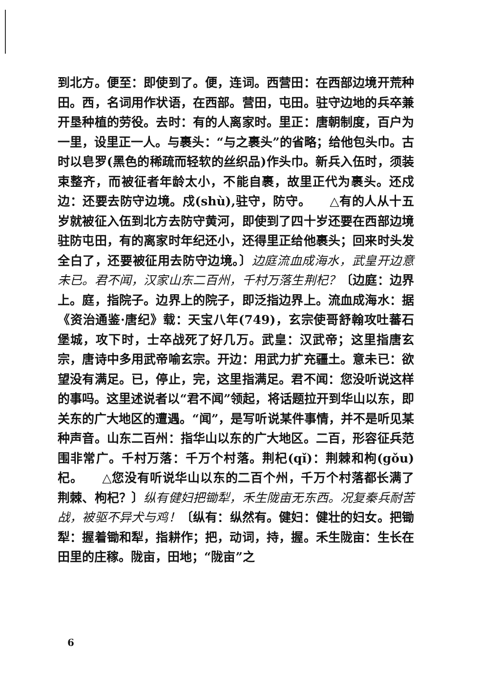到北方。便至：即使到了。便，连词。西营田：在西部边境开荒种田。西，名词用作状语，在西部。营田，屯田。驻守边地的兵卒兼开垦种植的劳役。去时：有的人离家时。里正：唐朝制度，百户为一里，设里正一人。与裹头：“与之裹头”的省略；给他包头巾。古时以皂罗(黑色的稀疏而轻软的丝织品)作头巾。新兵入伍时，须装束整齐，而被征者年龄太小，不能自裹，故里正代为裹头。还戍边：还要去防守边境。戍(shù),驻守，防守。　　△有的人从十五岁就被征入伍到北方去防守黄河，即使到了四十岁还要在西部边境驻防屯田，有的离家时年纪还小，还得里正给他裹头；回来时头发全白了，还要被征用去防守边境。〕边庭流血成海水，武皇开边意未已。君不闻，汉家山东二百州，千村万落生荆杞？〔边庭：边界上。庭，指院子。边界上的院子，即泛指边界上。流血成海水：据《资治通鉴·唐纪》载：天宝八年(749)，玄宗使哥舒翰攻吐蕃石堡城，攻下时，士卒战死了好几万。武皇：汉武帝；这里指唐玄宗，唐诗中多用武帝喻玄宗。开边：用武力扩充疆土。意未已：欲望没有满足。已，停止，完，这里指满足。君不闻：您没听说这样的事吗。这里述说者以“君不闻”领起，将话题拉开到华山以东，即关东的广大地区的遭遇。“闻”，是写听说某件事情，并不是听见某种声音。山东二百州：指华山以东的广大地区。二百，形容征兵范围非常广。千村万落：千万个村落。荆杞(qǐ)：荆棘和枸(gǒu)杞。　　△您没有听说华山以东的二百个州，千万个村落都长满了荆棘、枸杞？〕纵有健妇把锄犁，禾生陇亩无东西。况复秦兵耐苦战，被驱不异犬与鸡！〔纵有：纵然有。健妇：健壮的妇女。把锄犁：握着锄和犁，指耕作；把，动词，持，握。禾生陇亩：生长在田里的庄稼。陇亩，田地；“陇亩”之
6